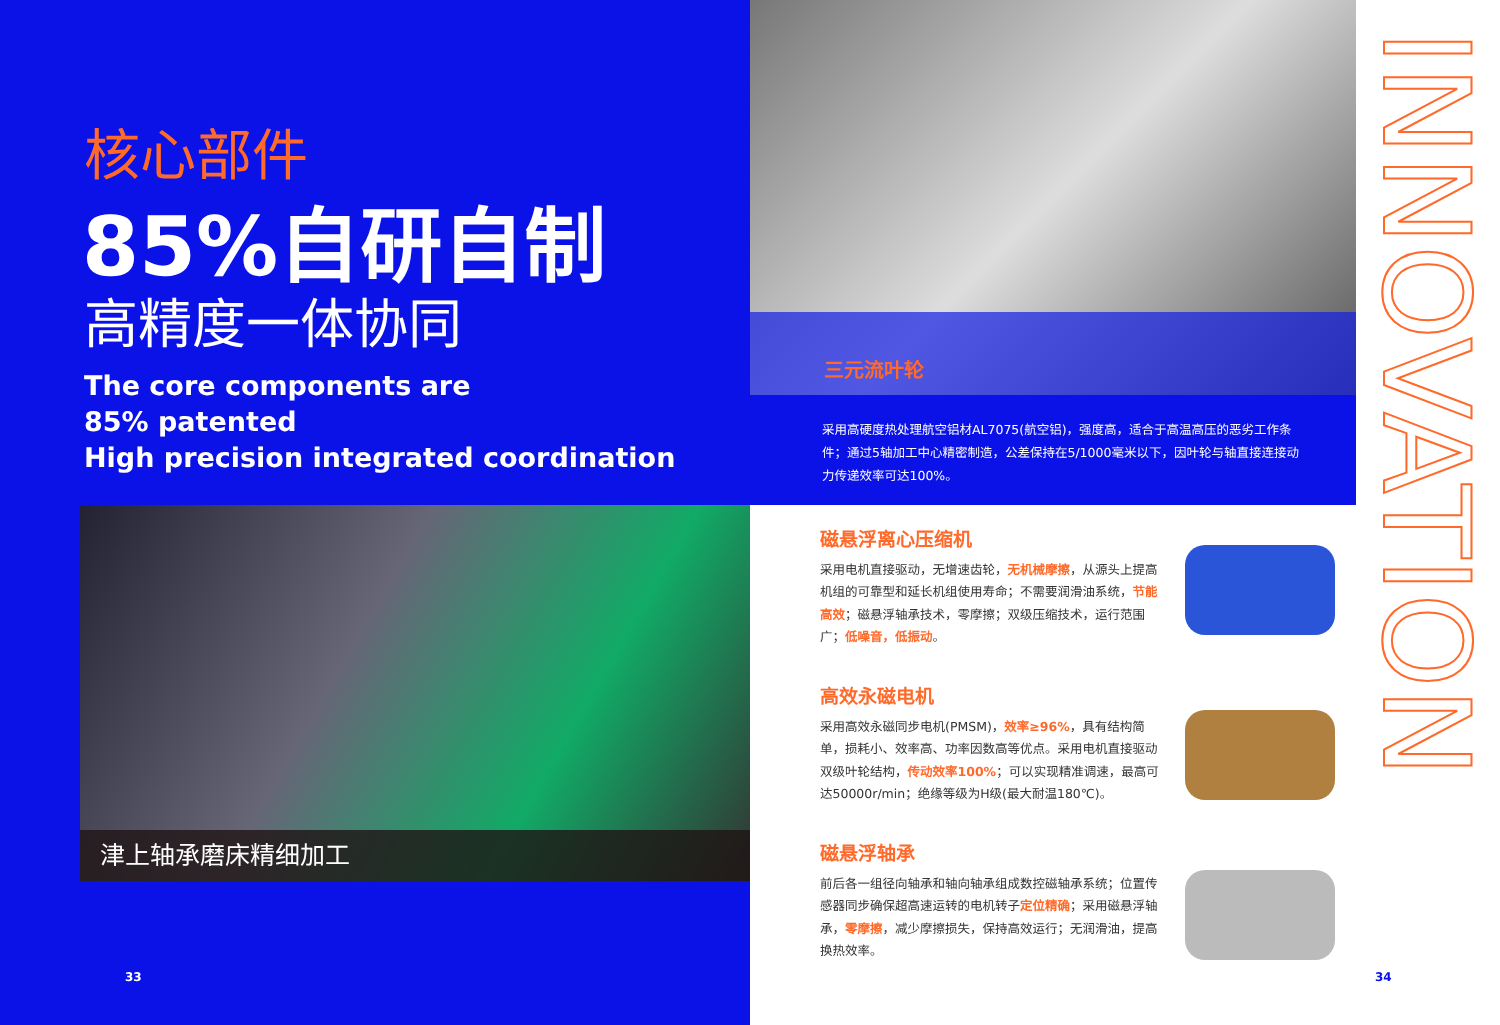核心部件
85%自研自制
高精度一体协同
The core components are
85% patented
High precision integrated coordination
三元流叶轮
采用高硬度热处理航空铝材AL7075(航空铝)，强度高，适合于高温高压的恶劣工作条件；通过5轴加工中心精密制造，公差保持在5/1000毫米以下，因叶轮与轴直接连接动力传递效率可达100%。
津上轴承磨床精细加工
磁悬浮离心压缩机
采用电机直接驱动，无增速齿轮，无机械摩擦，从源头上提高机组的可靠型和延长机组使用寿命；不需要润滑油系统，节能高效；磁悬浮轴承技术，零摩擦；双级压缩技术，运行范围广；低噪音，低振动。
高效永磁电机
采用高效永磁同步电机(PMSM)，效率≥96%，具有结构简单，损耗小、效率高、功率因数高等优点。采用电机直接驱动双级叶轮结构，传动效率100%；可以实现精准调速，最高可达50000r/min；绝缘等级为H级(最大耐温180℃)。
磁悬浮轴承
前后各一组径向轴承和轴向轴承组成数控磁轴承系统；位置传感器同步确保超高速运转的电机转子定位精确；采用磁悬浮轴承，零摩擦，减少摩擦损失，保持高效运行；无润滑油，提高换热效率。
INNOVATION
33 34